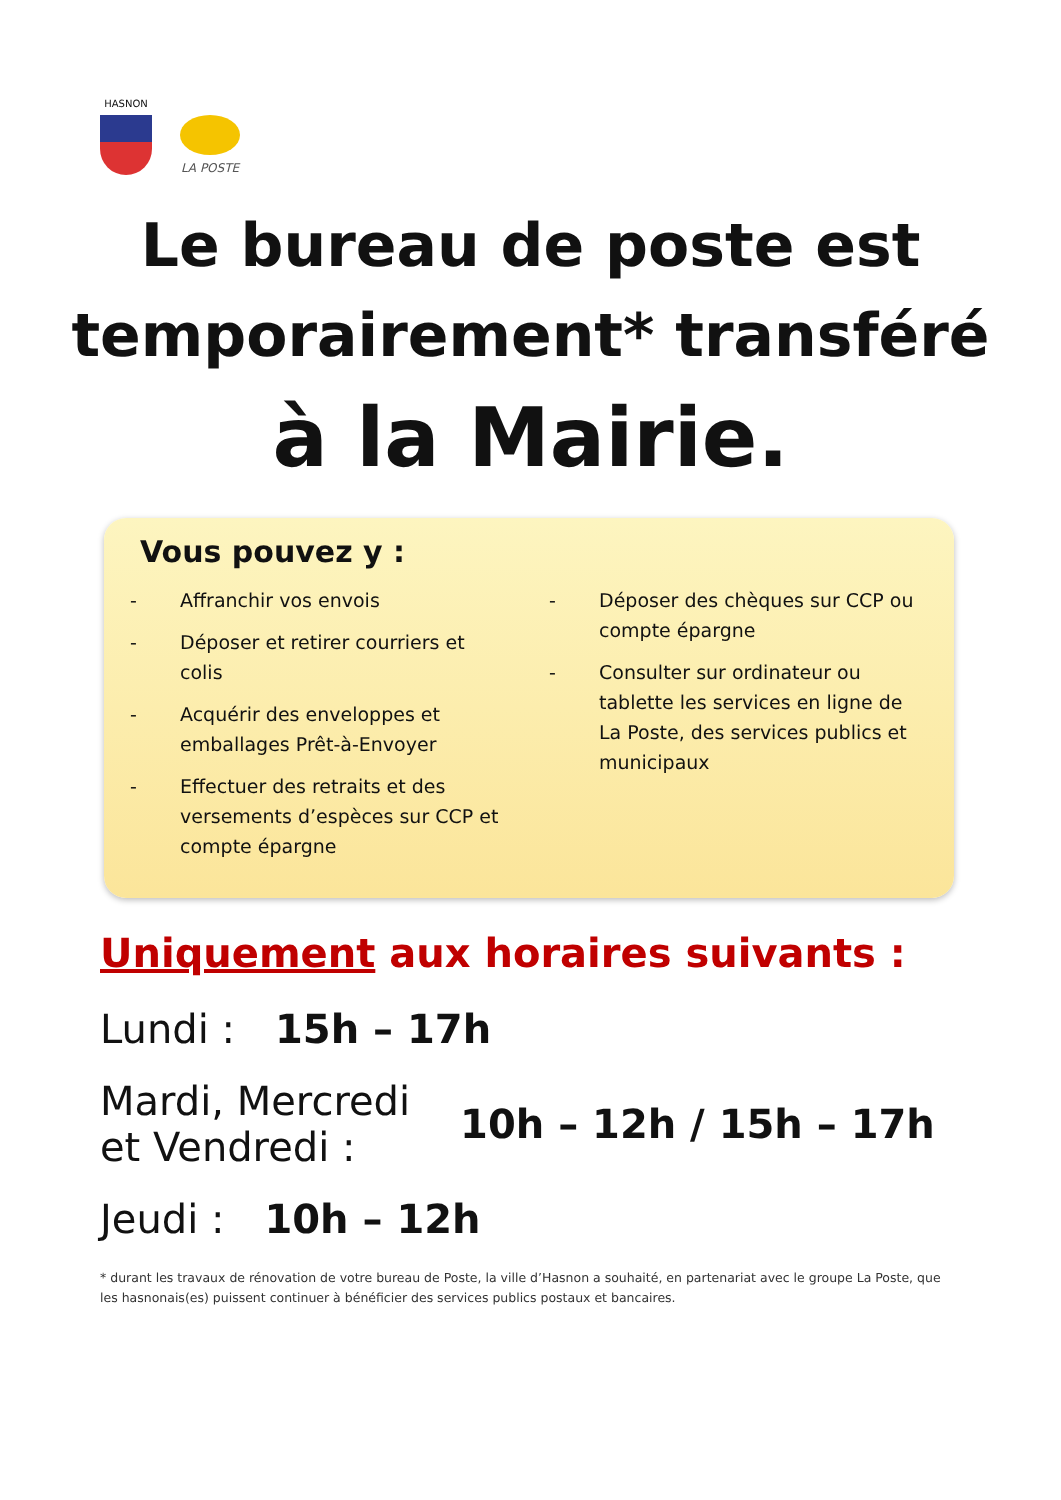HASNON
LA POSTE
Le bureau de poste est
temporairement* transféré
à la Mairie.
Vous pouvez y :
- Affranchir vos envois
- Déposer et retirer courriers et colis
- Acquérir des enveloppes et emballages Prêt-à-Envoyer
- Effectuer des retraits et des versements d’espèces sur CCP et compte épargne
- Déposer des chèques sur CCP ou compte épargne
- Consulter sur ordinateur ou tablette les services en ligne de La Poste, des services publics et municipaux
Uniquement aux horaires suivants :
Lundi : 15h – 17h
Mardi, Mercredi
et Vendredi : 10h – 12h / 15h – 17h
Jeudi : 10h – 12h
* durant les travaux de rénovation de votre bureau de Poste, la ville d’Hasnon a souhaité, en partenariat avec le groupe La Poste, que les hasnonais(es) puissent continuer à bénéficier des services publics postaux et bancaires.